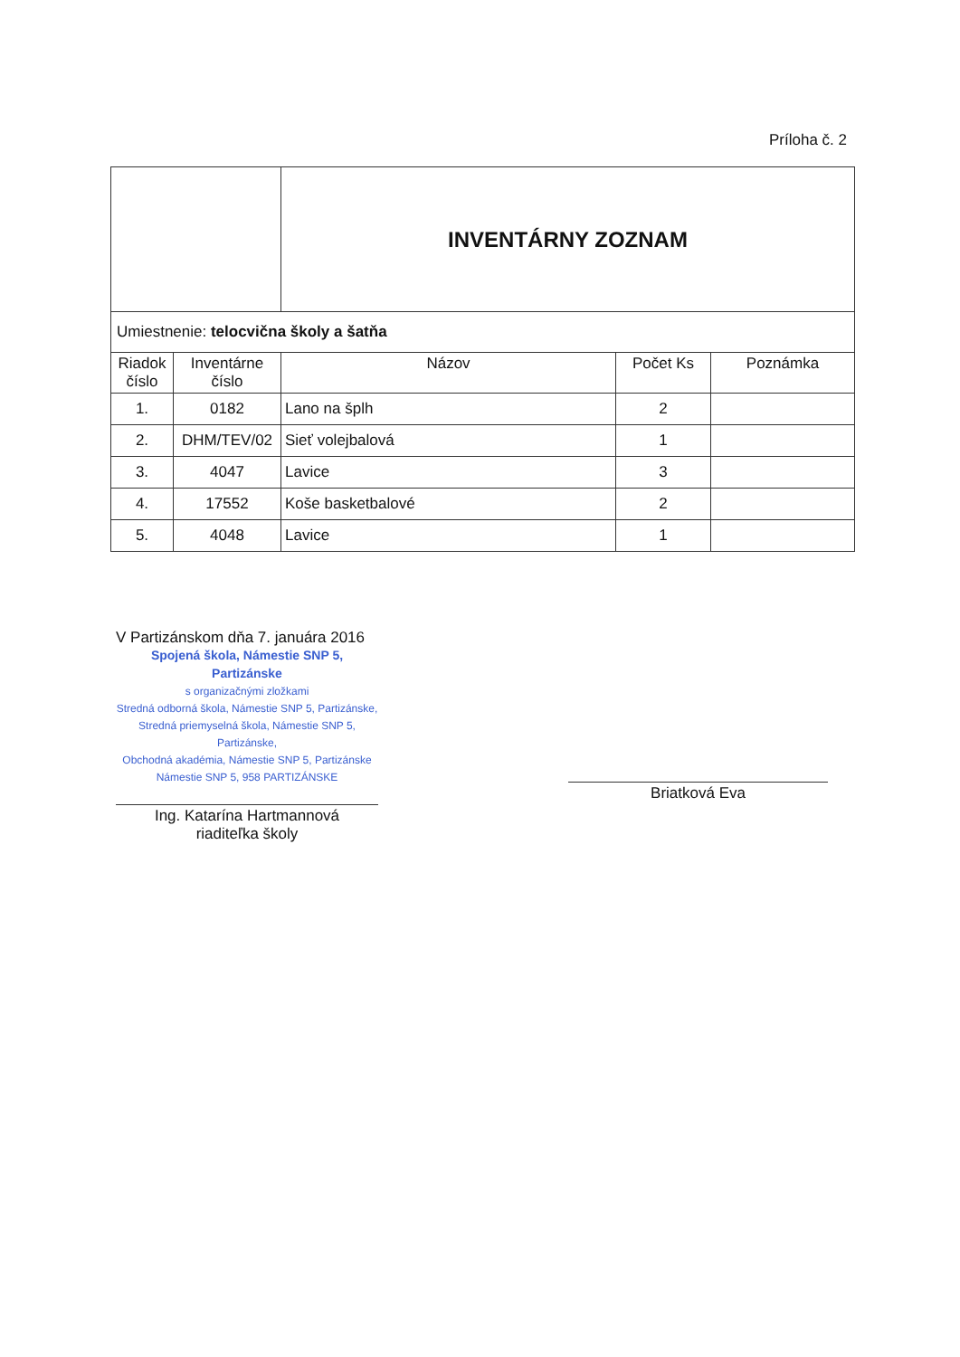Príloha č. 2
| | | INVENTÁRNY ZOZNAM | | |
| Umiestnenie: telocvična školy a šatňa | | | | |
| Riadok číslo | Inventárne číslo | Názov | Počet Ks | Poznámka |
| 1. | 0182 | Lano na šplh | 2 | |
| 2. | DHM/TEV/02 | Sieť volejbalová | 1 | |
| 3. | 4047 | Lavice | 3 | |
| 4. | 17552 | Koše basketbalové | 2 | |
| 5. | 4048 | Lavice | 1 | |
V Partizánskom dňa 7. januára 2016
Spojená škola, Námestie SNP 5, Partizánske
s organizačnými zložkami
Stredná odborná škola, Námestie SNP 5, Partizánske,
Stredná priemyselná škola, Námestie SNP 5, Partizánske,
Obchodná akadémia, Námestie SNP 5, Partizánske
Námestie SNP 5, 958 PARTIZÁNSKE
Ing. Katarína Hartmannová
riaditeľka školy
Briatková Eva